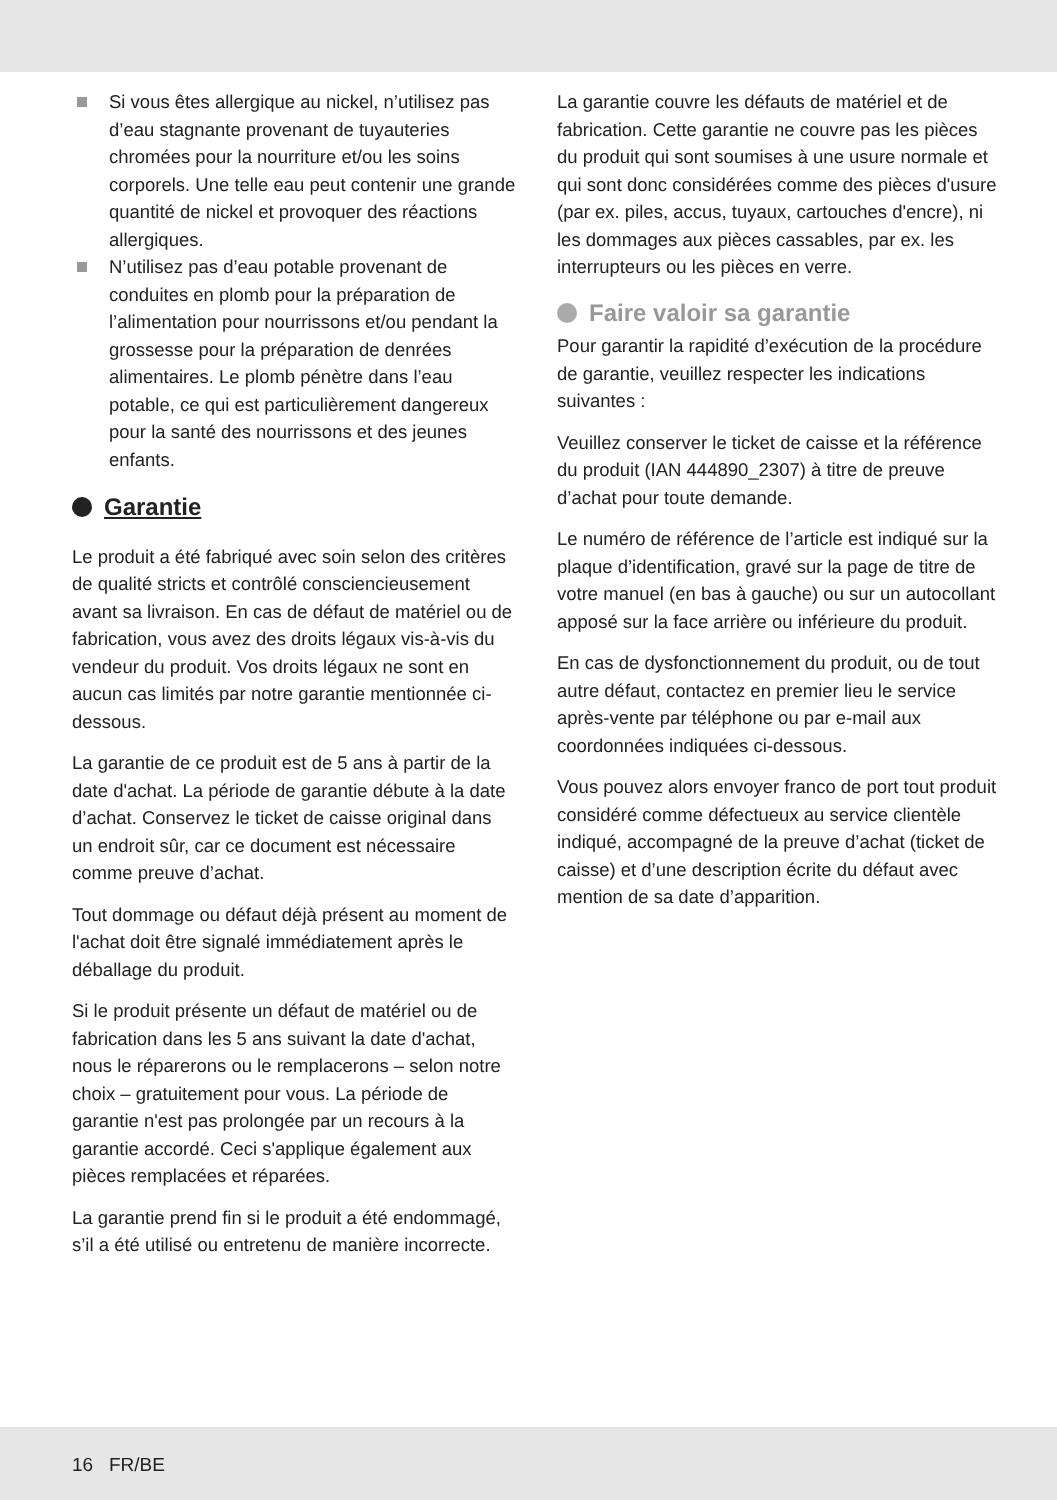Si vous êtes allergique au nickel, n’utilisez pas d’eau stagnante provenant de tuyauteries chromées pour la nourriture et/ou les soins corporels. Une telle eau peut contenir une grande quantité de nickel et provoquer des réactions allergiques.
N’utilisez pas d’eau potable provenant de conduites en plomb pour la préparation de l’alimentation pour nourrissons et/ou pendant la grossesse pour la préparation de denrées alimentaires. Le plomb pénètre dans l’eau potable, ce qui est particulièrement dangereux pour la santé des nourrissons et des jeunes enfants.
Garantie
Le produit a été fabriqué avec soin selon des critères de qualité stricts et contrôlé consciencieusement avant sa livraison. En cas de défaut de matériel ou de fabrication, vous avez des droits légaux vis-à-vis du vendeur du produit. Vos droits légaux ne sont en aucun cas limités par notre garantie mentionnée ci-dessous.
La garantie de ce produit est de 5 ans à partir de la date d'achat. La période de garantie débute à la date d’achat. Conservez le ticket de caisse original dans un endroit sûr, car ce document est nécessaire comme preuve d’achat.
Tout dommage ou défaut déjà présent au moment de l'achat doit être signalé immédiatement après le déballage du produit.
Si le produit présente un défaut de matériel ou de fabrication dans les 5 ans suivant la date d'achat, nous le réparerons ou le remplacerons – selon notre choix – gratuitement pour vous. La période de garantie n'est pas prolongée par un recours à la garantie accordé. Ceci s'applique également aux pièces remplacées et réparées.
La garantie prend fin si le produit a été endommagé, s’il a été utilisé ou entretenu de manière incorrecte.
La garantie couvre les défauts de matériel et de fabrication. Cette garantie ne couvre pas les pièces du produit qui sont soumises à une usure normale et qui sont donc considérées comme des pièces d'usure (par ex. piles, accus, tuyaux, cartouches d'encre), ni les dommages aux pièces cassables, par ex. les interrupteurs ou les pièces en verre.
Faire valoir sa garantie
Pour garantir la rapidité d’exécution de la procédure de garantie, veuillez respecter les indications suivantes :
Veuillez conserver le ticket de caisse et la référence du produit (IAN 444890_2307) à titre de preuve d’achat pour toute demande.
Le numéro de référence de l’article est indiqué sur la plaque d’identification, gravé sur la page de titre de votre manuel (en bas à gauche) ou sur un autocollant apposé sur la face arrière ou inférieure du produit.
En cas de dysfonctionnement du produit, ou de tout autre défaut, contactez en premier lieu le service après-vente par téléphone ou par e-mail aux coordonnées indiquées ci-dessous.
Vous pouvez alors envoyer franco de port tout produit considéré comme défectueux au service clientèle indiqué, accompagné de la preuve d’achat (ticket de caisse) et d’une description écrite du défaut avec mention de sa date d’apparition.
16 FR/BE